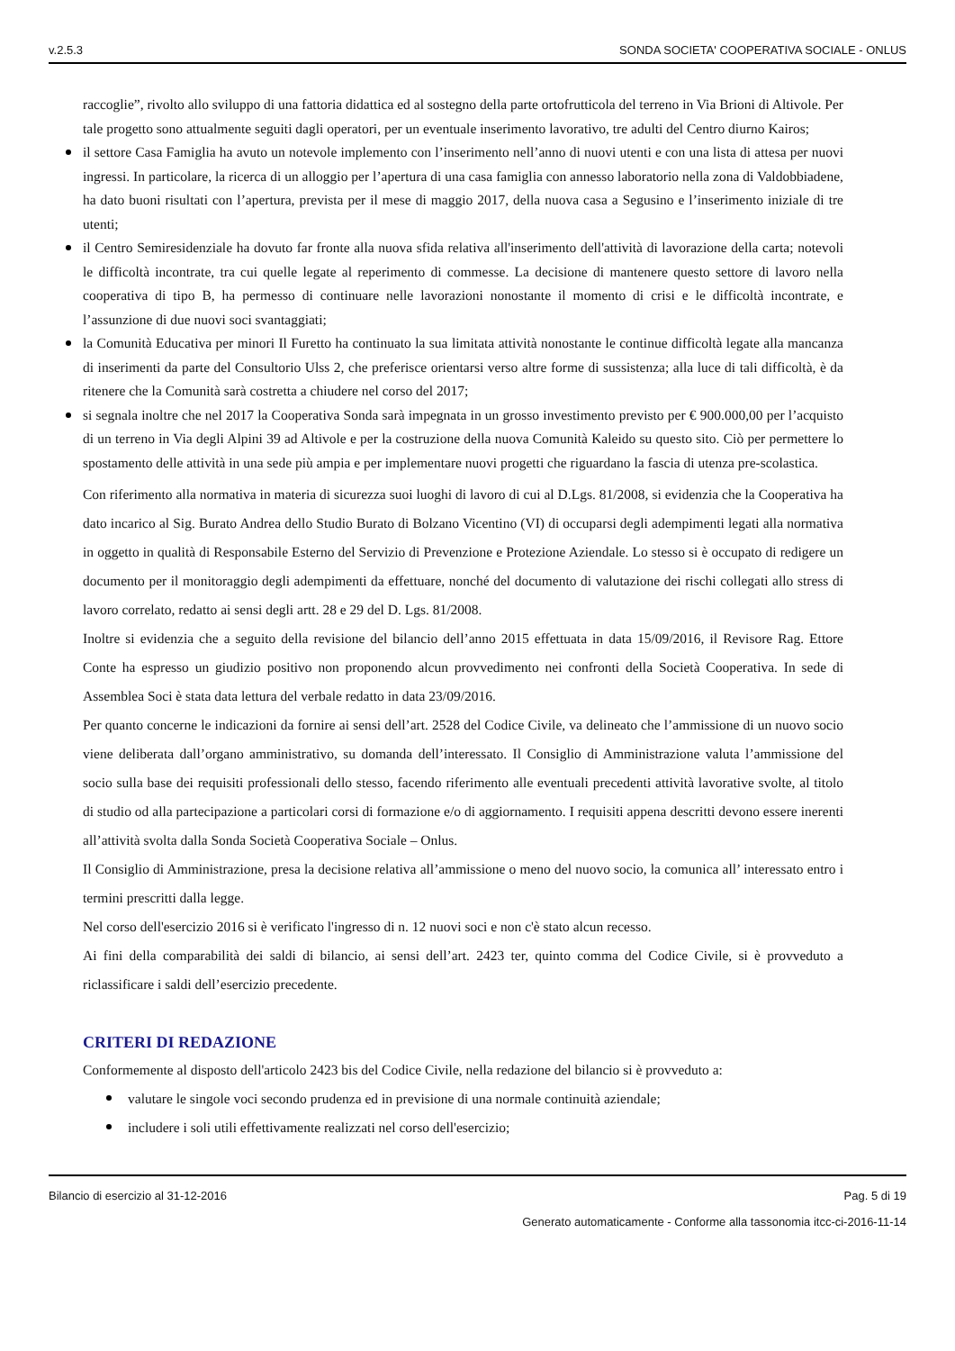v.2.5.3 SONDA SOCIETA' COOPERATIVA SOCIALE - ONLUS
raccoglie”, rivolto allo sviluppo di una fattoria didattica ed al sostegno della parte ortofrutticola del terreno in Via Brioni di Altivole. Per tale progetto sono attualmente seguiti dagli operatori, per un eventuale inserimento lavorativo, tre adulti del Centro diurno Kairos;
il settore Casa Famiglia ha avuto un notevole implemento con l’inserimento nell’anno di nuovi utenti e con una lista di attesa per nuovi ingressi. In particolare, la ricerca di un alloggio per l’apertura di una casa famiglia con annesso laboratorio nella zona di Valdobbiadene, ha dato buoni risultati con l’apertura, prevista per il mese di maggio 2017, della nuova casa a Segusino e l’inserimento iniziale di tre utenti;
il Centro Semiresidenziale ha dovuto far fronte alla nuova sfida relativa all'inserimento dell'attività di lavorazione della carta; notevoli le difficoltà incontrate, tra cui quelle legate al reperimento di commesse. La decisione di mantenere questo settore di lavoro nella cooperativa di tipo B, ha permesso di continuare nelle lavorazioni nonostante il momento di crisi e le difficoltà incontrate, e l’assunzione di due nuovi soci svantaggiati;
la Comunità Educativa per minori Il Furetto ha continuato la sua limitata attività nonostante le continue difficoltà legate alla mancanza di inserimenti da parte del Consultorio Ulss 2, che preferisce orientarsi verso altre forme di sussistenza; alla luce di tali difficoltà, è da ritenere che la Comunità sarà costretta a chiudere nel corso del 2017;
si segnala inoltre che nel 2017 la Cooperativa Sonda sarà impegnata in un grosso investimento previsto per € 900.000,00 per l’acquisto di un terreno in Via degli Alpini 39 ad Altivole e per la costruzione della nuova Comunità Kaleido su questo sito. Ciò per permettere lo spostamento delle attività in una sede più ampia e per implementare nuovi progetti che riguardano la fascia di utenza pre-scolastica.
Con riferimento alla normativa in materia di sicurezza suoi luoghi di lavoro di cui al D.Lgs. 81/2008, si evidenzia che la Cooperativa ha dato incarico al Sig. Burato Andrea dello Studio Burato di Bolzano Vicentino (VI) di occuparsi degli adempimenti legati alla normativa in oggetto in qualità di Responsabile Esterno del Servizio di Prevenzione e Protezione Aziendale. Lo stesso si è occupato di redigere un documento per il monitoraggio degli adempimenti da effettuare, nonché del documento di valutazione dei rischi collegati allo stress di lavoro correlato, redatto ai sensi degli artt. 28 e 29 del D. Lgs. 81/2008.
Inoltre si evidenzia che a seguito della revisione del bilancio dell’anno 2015 effettuata in data 15/09/2016, il Revisore Rag. Ettore Conte ha espresso un giudizio positivo non proponendo alcun provvedimento nei confronti della Società Cooperativa. In sede di Assemblea Soci è stata data lettura del verbale redatto in data 23/09/2016.
Per quanto concerne le indicazioni da fornire ai sensi dell’art. 2528 del Codice Civile, va delineato che l’ammissione di un nuovo socio viene deliberata dall’organo amministrativo, su domanda dell’interessato. Il Consiglio di Amministrazione valuta l’ammissione del socio sulla base dei requisiti professionali dello stesso, facendo riferimento alle eventuali precedenti attività lavorative svolte, al titolo di studio od alla partecipazione a particolari corsi di formazione e/o di aggiornamento. I requisiti appena descritti devono essere inerenti all’attività svolta dalla Sonda Società Cooperativa Sociale – Onlus.
Il Consiglio di Amministrazione, presa la decisione relativa all’ammissione o meno del nuovo socio, la comunica all’ interessato entro i termini prescritti dalla legge.
Nel corso dell'esercizio 2016 si è verificato l'ingresso di n. 12 nuovi soci e non c'è stato alcun recesso.
Ai fini della comparabilità dei saldi di bilancio, ai sensi dell’art. 2423 ter, quinto comma del Codice Civile, si è provveduto a riclassificare i saldi dell’esercizio precedente.
CRITERI DI REDAZIONE
Conformemente al disposto dell'articolo 2423 bis del Codice Civile, nella redazione del bilancio si è provveduto a:
valutare le singole voci secondo prudenza ed in previsione di una normale continuità aziendale;
includere i soli utili effettivamente realizzati nel corso dell'esercizio;
Bilancio di esercizio al 31-12-2016 Pag. 5 di 19
Generato automaticamente - Conforme alla tassonomia itcc-ci-2016-11-14